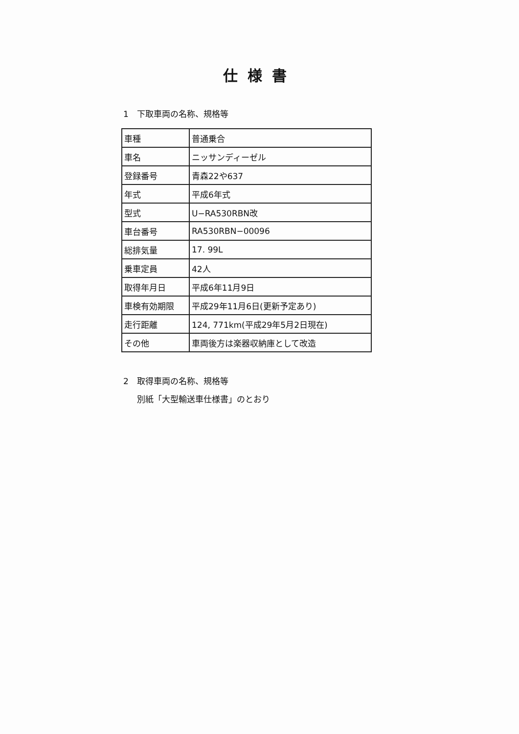仕様書
1　下取車両の名称、規格等
| 車種 | 普通乗合 |
| 車名 | ニッサンディーゼル |
| 登録番号 | 青森22や637 |
| 年式 | 平成6年式 |
| 型式 | U−RA530RBN改 |
| 車台番号 | RA530RBN−00096 |
| 総排気量 | 17. 99L |
| 乗車定員 | 42人 |
| 取得年月日 | 平成6年11月9日 |
| 車検有効期限 | 平成29年11月6日(更新予定あり) |
| 走行距離 | 124, 771km(平成29年5月2日現在) |
| その他 | 車両後方は楽器収納庫として改造 |
2　取得車両の名称、規格等
別紙「大型輸送車仕様書」のとおり